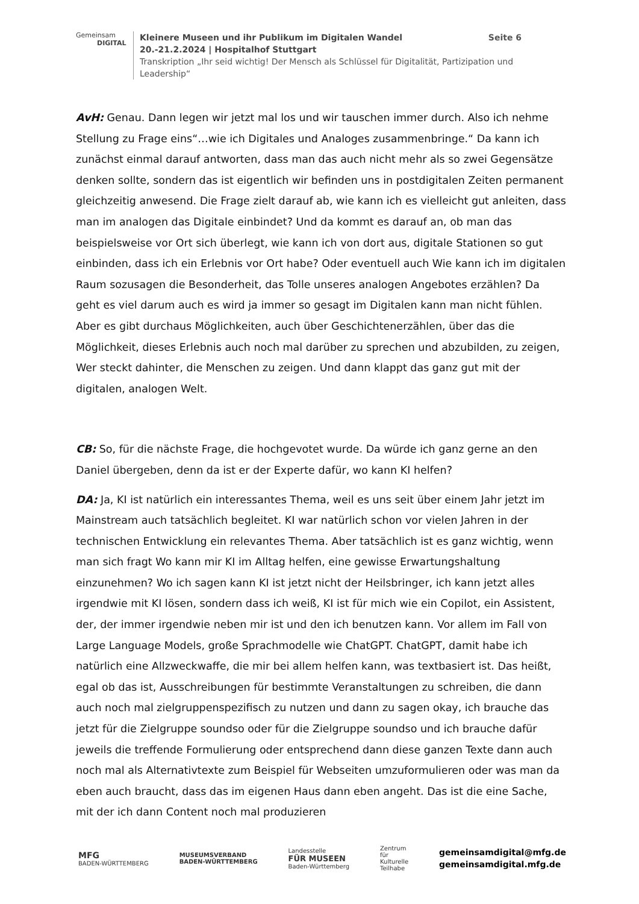Gemeinsam
DIGITAL
Kleinere Museen und ihr Publikum im Digitalen Wandel Seite 6
20.-21.2.2024 | Hospitalhof Stuttgart
Transkription „Ihr seid wichtig! Der Mensch als Schlüssel für Digitalität, Partizipation und Leadership“
AvH: Genau. Dann legen wir jetzt mal los und wir tauschen immer durch. Also ich nehme Stellung zu Frage eins“…wie ich Digitales und Analoges zusammenbringe.“ Da kann ich zunächst einmal darauf antworten, dass man das auch nicht mehr als so zwei Gegensätze denken sollte, sondern das ist eigentlich wir befinden uns in postdigitalen Zeiten permanent gleichzeitig anwesend. Die Frage zielt darauf ab, wie kann ich es vielleicht gut anleiten, dass man im analogen das Digitale einbindet? Und da kommt es darauf an, ob man das beispielsweise vor Ort sich überlegt, wie kann ich von dort aus, digitale Stationen so gut einbinden, dass ich ein Erlebnis vor Ort habe? Oder eventuell auch Wie kann ich im digitalen Raum sozusagen die Besonderheit, das Tolle unseres analogen Angebotes erzählen? Da geht es viel darum auch es wird ja immer so gesagt im Digitalen kann man nicht fühlen. Aber es gibt durchaus Möglichkeiten, auch über Geschichtenerzählen, über das die Möglichkeit, dieses Erlebnis auch noch mal darüber zu sprechen und abzubilden, zu zeigen, Wer steckt dahinter, die Menschen zu zeigen. Und dann klappt das ganz gut mit der digitalen, analogen Welt.
CB: So, für die nächste Frage, die hochgevotet wurde. Da würde ich ganz gerne an den Daniel übergeben, denn da ist er der Experte dafür, wo kann KI helfen?
DA: Ja, KI ist natürlich ein interessantes Thema, weil es uns seit über einem Jahr jetzt im Mainstream auch tatsächlich begleitet. KI war natürlich schon vor vielen Jahren in der technischen Entwicklung ein relevantes Thema. Aber tatsächlich ist es ganz wichtig, wenn man sich fragt Wo kann mir KI im Alltag helfen, eine gewisse Erwartungshaltung einzunehmen? Wo ich sagen kann KI ist jetzt nicht der Heilsbringer, ich kann jetzt alles irgendwie mit KI lösen, sondern dass ich weiß, KI ist für mich wie ein Copilot, ein Assistent, der, der immer irgendwie neben mir ist und den ich benutzen kann. Vor allem im Fall von Large Language Models, große Sprachmodelle wie ChatGPT. ChatGPT, damit habe ich natürlich eine Allzweckwaffe, die mir bei allem helfen kann, was textbasiert ist. Das heißt, egal ob das ist, Ausschreibungen für bestimmte Veranstaltungen zu schreiben, die dann auch noch mal zielgruppenspezifisch zu nutzen und dann zu sagen okay, ich brauche das jetzt für die Zielgruppe soundso oder für die Zielgruppe soundso und ich brauche dafür jeweils die treffende Formulierung oder entsprechend dann diese ganzen Texte dann auch noch mal als Alternativtexte zum Beispiel für Webseiten umzuformulieren oder was man da eben auch braucht, dass das im eigenen Haus dann eben angeht. Das ist die eine Sache, mit der ich dann Content noch mal produzieren
MFG
BADEN-WÜRTTEMBERG
MUSEUMSVERBAND
BADEN-WÜRTTEMBERG
Landesstelle
FÜR MUSEEN
Baden-Württemberg
Zentrum
für
Kulturelle
Teilhabe
gemeinsamdigital@mfg.de
gemeinsamdigital.mfg.de